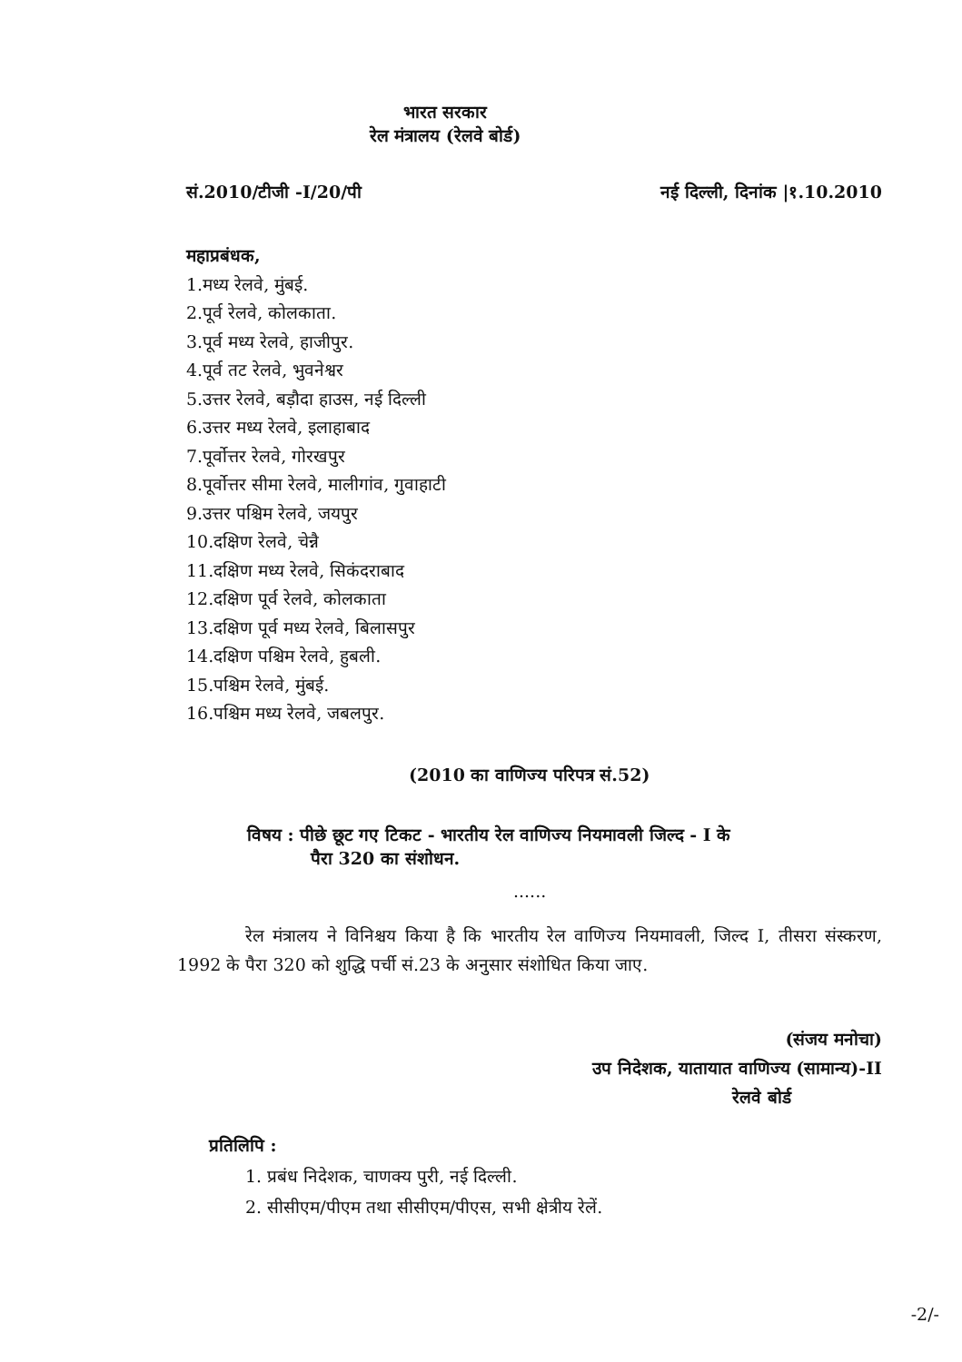भारत सरकार
रेल मंत्रालय (रेलवे बोर्ड)
सं.2010/टीजी -I/20/पी नई दिल्ली, दिनांक |१.10.2010
महाप्रबंधक,
1.मध्य रेलवे, मुंबई.
2.पूर्व रेलवे, कोलकाता.
3.पूर्व मध्य रेलवे, हाजीपुर.
4.पूर्व तट रेलवे, भुवनेश्वर
5.उत्तर रेलवे, बड़ौदा हाउस, नई दिल्ली
6.उत्तर मध्य रेलवे, इलाहाबाद
7.पूर्वोत्तर रेलवे, गोरखपुर
8.पूर्वोत्तर सीमा रेलवे, मालीगांव, गुवाहाटी
9.उत्तर पश्चिम रेलवे, जयपुर
10.दक्षिण रेलवे, चेन्नै
11.दक्षिण मध्य रेलवे, सिकंदराबाद
12.दक्षिण पूर्व रेलवे, कोलकाता
13.दक्षिण पूर्व मध्य रेलवे, बिलासपुर
14.दक्षिण पश्चिम रेलवे, हुबली.
15.पश्चिम रेलवे, मुंबई.
16.पश्चिम मध्य रेलवे, जबलपुर.
(2010 का वाणिज्य परिपत्र सं.52)
विषय : पीछे छूट गए टिकट - भारतीय रेल वाणिज्य नियमावली जिल्द - I के
पैरा 320 का संशोधन.
......
रेल मंत्रालय ने विनिश्चय किया है कि भारतीय रेल वाणिज्य नियमावली, जिल्द I, तीसरा संस्करण, 1992 के पैरा 320 को शुद्धि पर्ची सं.23 के अनुसार संशोधित किया जाए.
(संजय मनोचा)
उप निदेशक, यातायात वाणिज्य (सामान्य)-II
रेलवे बोर्ड
प्रतिलिपि :
1. प्रबंध निदेशक, चाणक्य पुरी, नई दिल्ली.
2. सीसीएम/पीएम तथा सीसीएम/पीएस, सभी क्षेत्रीय रेलें.
-2/-